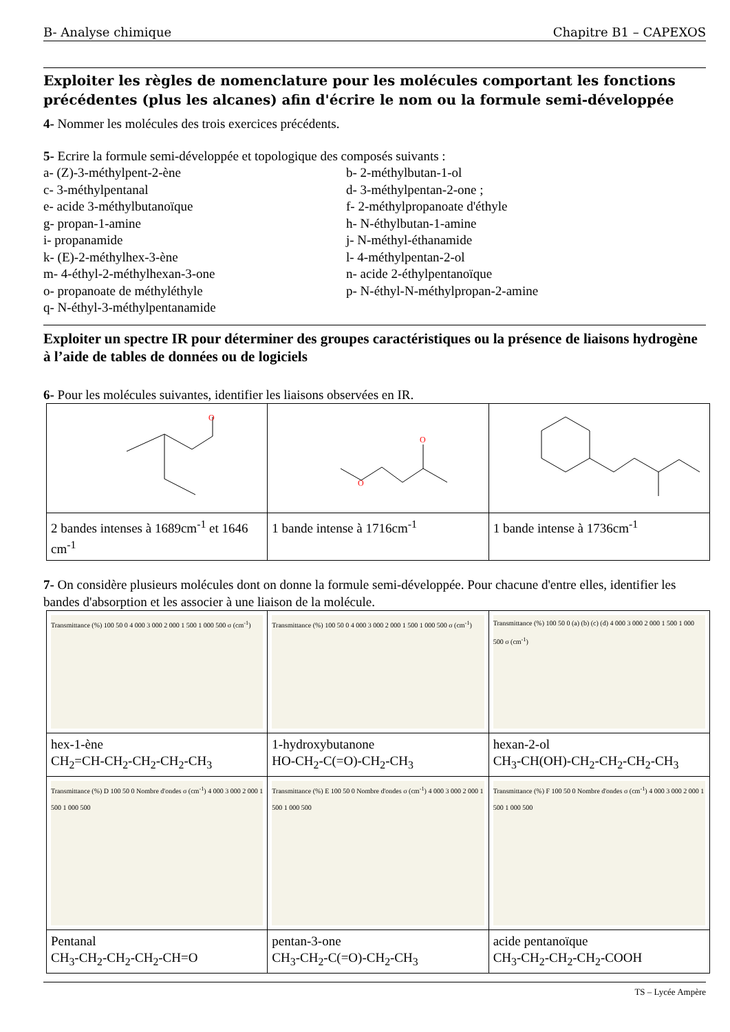B- Analyse chimique Chapitre B1 – CAPEXOS
Exploiter les règles de nomenclature pour les molécules comportant les fonctions précédentes (plus les alcanes) afin d'écrire le nom ou la formule semi-développée
4- Nommer les molécules des trois exercices précédents.
5- Ecrire la formule semi-développée et topologique des composés suivants :
a- (Z)-3-méthylpent-2-ène b- 2-méthylbutan-1-ol c- 3-méthylpentanal d- 3-méthylpentan-2-one ; e- acide 3-méthylbutanoïque f- 2-méthylpropanoate d'éthyle g- propan-1-amine h- N-éthylbutan-1-amine i- propanamide j- N-méthyl-éthanamide k- (E)-2-méthylhex-3-ène l- 4-méthylpentan-2-ol m- 4-éthyl-2-méthylhexan-3-one n- acide 2-éthylpentanoïque o- propanoate de méthyléthyle p- N-éthyl-N-méthylpropan-2-amine q- N-éthyl-3-méthylpentanamide
Exploiter un spectre IR pour déterminer des groupes caractéristiques ou la présence de liaisons hydrogène à l’aide de tables de données ou de logiciels
6- Pour les molécules suivantes, identifier les liaisons observées en IR.
| O | O O | |
| 2 bandes intenses à 1689cm<sup>-1</sup> et 1646 cm<sup>-1</sup> | 1 bande intense à 1716cm<sup>-1</sup> | 1 bande intense à 1736cm<sup>-1</sup> |
7- On considère plusieurs molécules dont on donne la formule semi-développée. Pour chacune d'entre elles, identifier les bandes d'absorption et les associer à une liaison de la molécule.
| Transmittance (%) 100 50 0 4 000 3 000 2 000 1 500 1 000 500 σ (cm<sup>-1</sup>) | Transmittance (%) 100 50 0 4 000 3 000 2 000 1 500 1 000 500 σ (cm<sup>-1</sup>) | Transmittance (%) 100 50 0 (a) (b) (c) (d) 4 000 3 000 2 000 1 500 1 000 500 σ (cm<sup>-1</sup>) |
| hex-1-ène CH<sub>2</sub>=CH-CH<sub>2</sub>-CH<sub>2</sub>-CH<sub>2</sub>-CH<sub>3</sub> | 1-hydroxybutanone HO-CH<sub>2</sub>-C(=O)-CH<sub>2</sub>-CH<sub>3</sub> | hexan-2-ol CH<sub>3</sub>-CH(OH)-CH<sub>2</sub>-CH<sub>2</sub>-CH<sub>2</sub>-CH<sub>3</sub> |
| Transmittance (%) D 100 50 0 Nombre d'ondes σ (cm<sup>-1</sup>) 4 000 3 000 2 000 1 500 1 000 500 | Transmittance (%) E 100 50 0 Nombre d'ondes σ (cm<sup>-1</sup>) 4 000 3 000 2 000 1 500 1 000 500 | Transmittance (%) F 100 50 0 Nombre d'ondes σ (cm<sup>-1</sup>) 4 000 3 000 2 000 1 500 1 000 500 |
| Pentanal CH<sub>3</sub>-CH<sub>2</sub>-CH<sub>2</sub>-CH<sub>2</sub>-CH=O | pentan-3-one CH<sub>3</sub>-CH<sub>2</sub>-C(=O)-CH<sub>2</sub>-CH<sub>3</sub> | acide pentanoïque CH<sub>3</sub>-CH<sub>2</sub>-CH<sub>2</sub>-CH<sub>2</sub>-COOH |
TS – Lycée Ampère